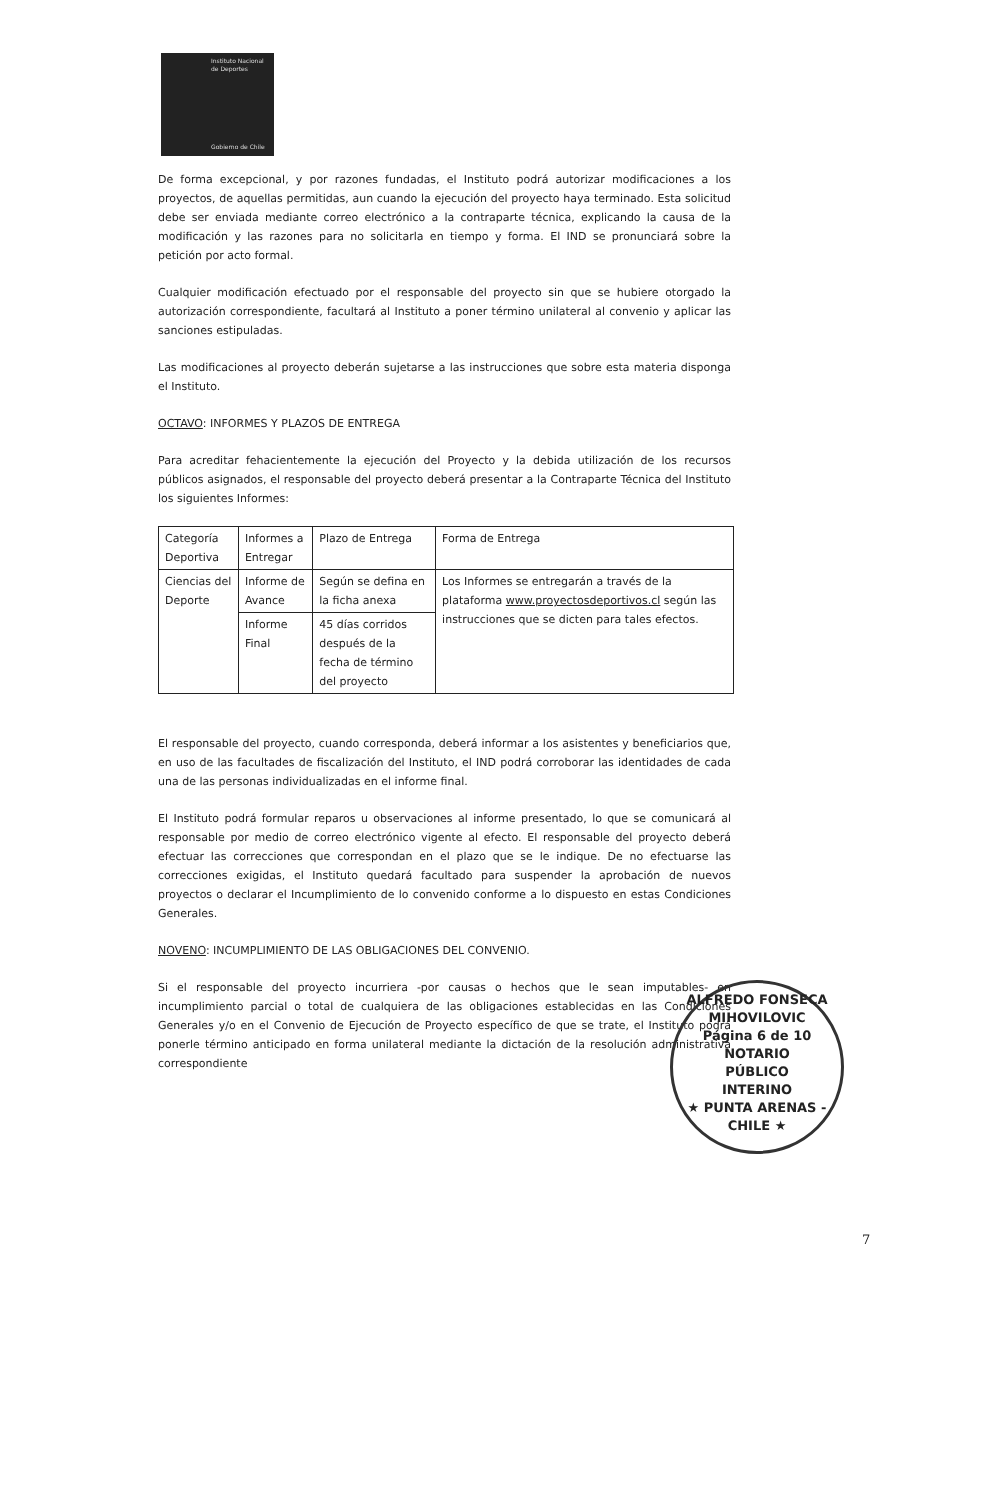Instituto Nacional de Deportes
Gobierno de Chile
De forma excepcional, y por razones fundadas, el Instituto podrá autorizar modificaciones a los proyectos, de aquellas permitidas, aun cuando la ejecución del proyecto haya terminado. Esta solicitud debe ser enviada mediante correo electrónico a la contraparte técnica, explicando la causa de la modificación y las razones para no solicitarla en tiempo y forma. El IND se pronunciará sobre la petición por acto formal.
Cualquier modificación efectuado por el responsable del proyecto sin que se hubiere otorgado la autorización correspondiente, facultará al Instituto a poner término unilateral al convenio y aplicar las sanciones estipuladas.
Las modificaciones al proyecto deberán sujetarse a las instrucciones que sobre esta materia disponga el Instituto.
OCTAVO: INFORMES Y PLAZOS DE ENTREGA
Para acreditar fehacientemente la ejecución del Proyecto y la debida utilización de los recursos públicos asignados, el responsable del proyecto deberá presentar a la Contraparte Técnica del Instituto los siguientes Informes:
| Categoría Deportiva | Informes a Entregar | Plazo de Entrega | Forma de Entrega |
| Ciencias del Deporte | Informe de Avance | Según se defina en la ficha anexa | Los Informes se entregarán a través de la plataforma www.proyectosdeportivos.cl según las instrucciones que se dicten para tales efectos. |
| | Informe Final | 45 días corridos después de la fecha de término del proyecto | |
El responsable del proyecto, cuando corresponda, deberá informar a los asistentes y beneficiarios que, en uso de las facultades de fiscalización del Instituto, el IND podrá corroborar las identidades de cada una de las personas individualizadas en el informe final.
El Instituto podrá formular reparos u observaciones al informe presentado, lo que se comunicará al responsable por medio de correo electrónico vigente al efecto. El responsable del proyecto deberá efectuar las correcciones que correspondan en el plazo que se le indique. De no efectuarse las correcciones exigidas, el Instituto quedará facultado para suspender la aprobación de nuevos proyectos o declarar el Incumplimiento de lo convenido conforme a lo dispuesto en estas Condiciones Generales.
NOVENO: INCUMPLIMIENTO DE LAS OBLIGACIONES DEL CONVENIO.
Si el responsable del proyecto incurriera -por causas o hechos que le sean imputables- en incumplimiento parcial o total de cualquiera de las obligaciones establecidas en las Condiciones Generales y/o en el Convenio de Ejecución de Proyecto específico de que se trate, el Instituto podrá ponerle término anticipado en forma unilateral mediante la dictación de la resolución administrativa correspondiente
ALFREDO FONSECA MIHOVILOVIC
Página 6 de 10 NOTARIO
PÚBLICO
INTERINO
★ PUNTA ARENAS - CHILE ★
7